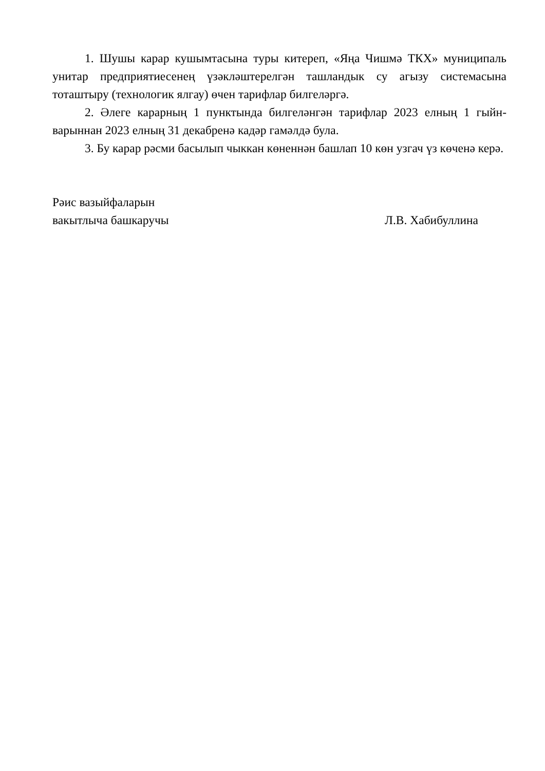1. Шушы карар кушымтасына туры китереп, «Яңа Чишмә ТКХ» муниципаль унитар предприятиесенең үзәкләштерелгән ташландык су агызу системасына тоташтыру (технологик ялгау) өчен тарифлар билгеләргә.
2. Әлеге карарның 1 пунктында билгеләнгән тарифлар 2023 елның 1 гыйн­варыннан 2023 елның 31 декабренә кадәр гамәлдә була.
3. Бу карар рәсми басылып чыккан көненнән башлап 10 көн узгач үз көченә керә.
Рәис вазыйфаларын
вакытлыча башкаручы
Л.В. Хабибуллина